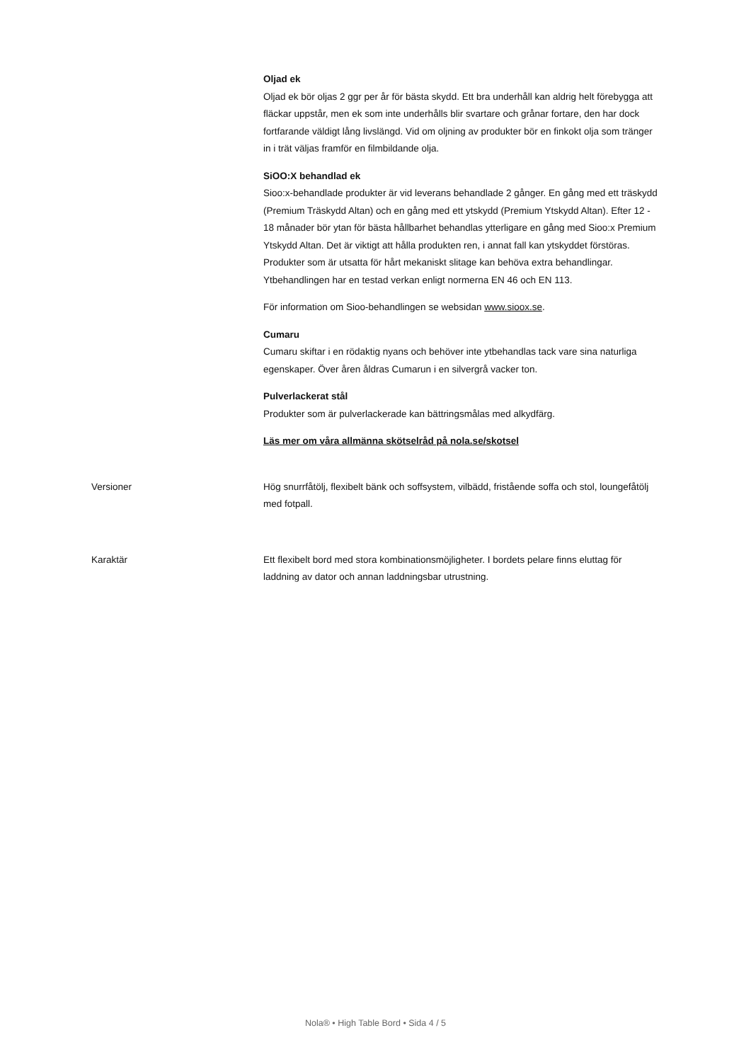Oljad ek
Oljad ek bör oljas 2 ggr per år för bästa skydd. Ett bra underhåll kan aldrig helt förebygga att fläckar uppstår, men ek som inte underhålls blir svartare och grånar fortare, den har dock fortfarande väldigt lång livslängd. Vid om oljning av produkter bör en finkokt olja som tränger in i trät väljas framför en filmbildande olja.
SiOO:X behandlad ek
Sioo:x-behandlade produkter är vid leverans behandlade 2 gånger. En gång med ett träskydd (Premium Träskydd Altan) och en gång med ett ytskydd (Premium Ytskydd Altan). Efter 12 - 18 månader bör ytan för bästa hållbarhet behandlas ytterligare en gång med Sioo:x Premium Ytskydd Altan. Det är viktigt att hålla produkten ren, i annat fall kan ytskyddet förstöras. Produkter som är utsatta för hårt mekaniskt slitage kan behöva extra behandlingar. Ytbehandlingen har en testad verkan enligt normerna EN 46 och EN 113.
För information om Sioo-behandlingen se websidan www.sioox.se.
Cumaru
Cumaru skiftar i en rödaktig nyans och behöver inte ytbehandlas tack vare sina naturliga egenskaper. Över åren åldras Cumarun i en silvergrå vacker ton.
Pulverlackerat stål
Produkter som är pulverlackerade kan bättringsmålas med alkydfärg.
Läs mer om våra allmänna skötselråd på nola.se/skotsel
Versioner
Hög snurrfåtölj, flexibelt bänk och soffsystem, vilbädd, fristående soffa och stol, loungefåtölj med fotpall.
Karaktär
Ett flexibelt bord med stora kombinationsmöjligheter. I bordets pelare finns eluttag för laddning av dator och annan laddningsbar utrustning.
Nola® • High Table Bord • Sida 4 / 5